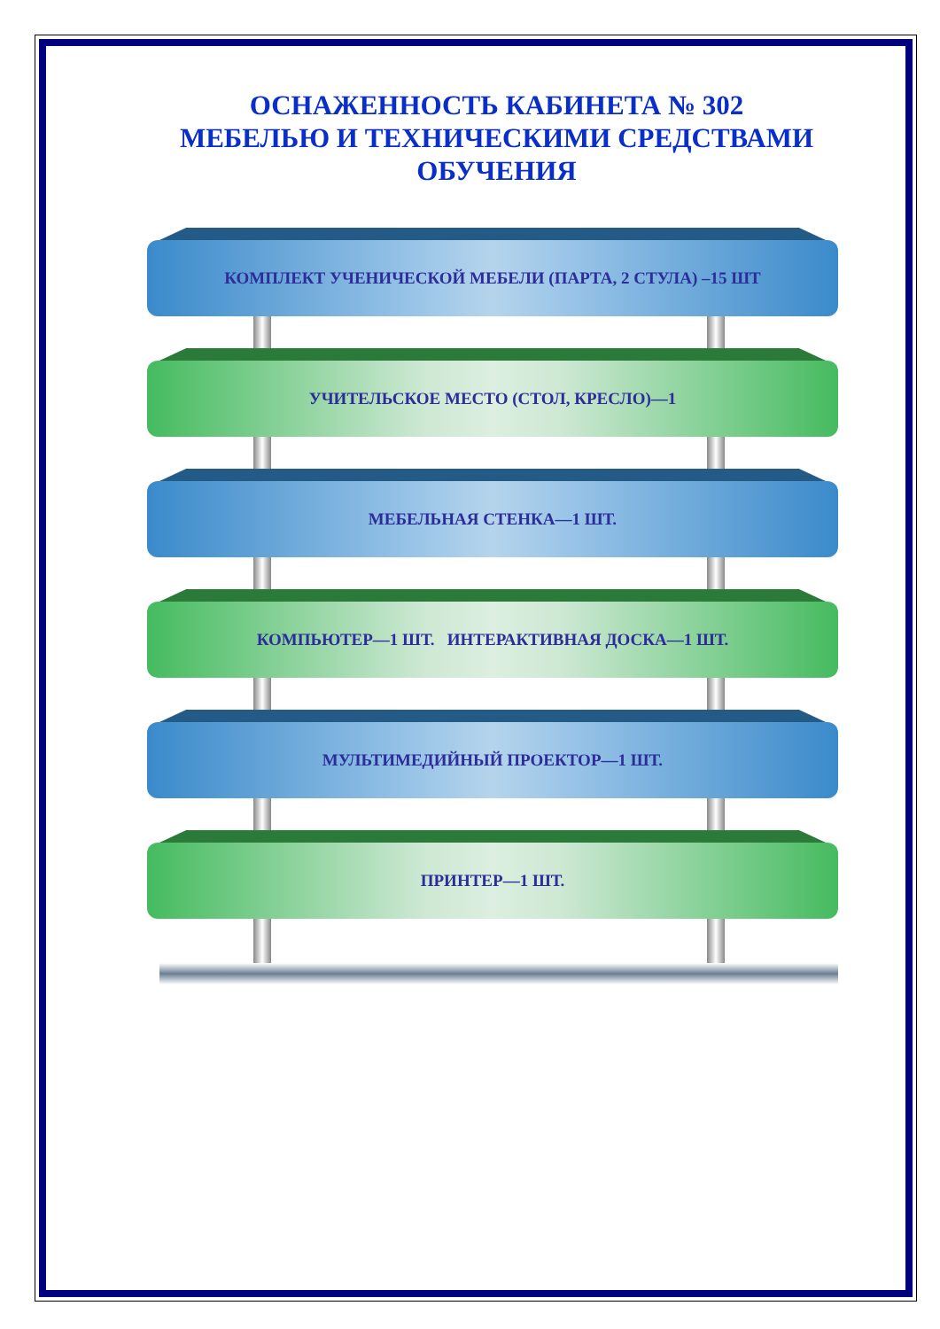ОСНАЖЕННОСТЬ КАБИНЕТА № 302
МЕБЕЛЬЮ И ТЕХНИЧЕСКИМИ СРЕДСТВАМИ
ОБУЧЕНИЯ
КОМПЛЕКТ УЧЕНИЧЕСКОЙ МЕБЕЛИ (ПАРТА, 2 СТУЛА) –15 ШТ
УЧИТЕЛЬСКОЕ МЕСТО (СТОЛ, КРЕСЛО)—1
МЕБЕЛЬНАЯ СТЕНКА—1 ШТ.
КОМПЬЮТЕР—1 ШТ. ИНТЕРАКТИВНАЯ ДОСКА—1 ШТ.
МУЛЬТИМЕДИЙНЫЙ ПРОЕКТОР—1 ШТ.
ПРИНТЕР—1 ШТ.